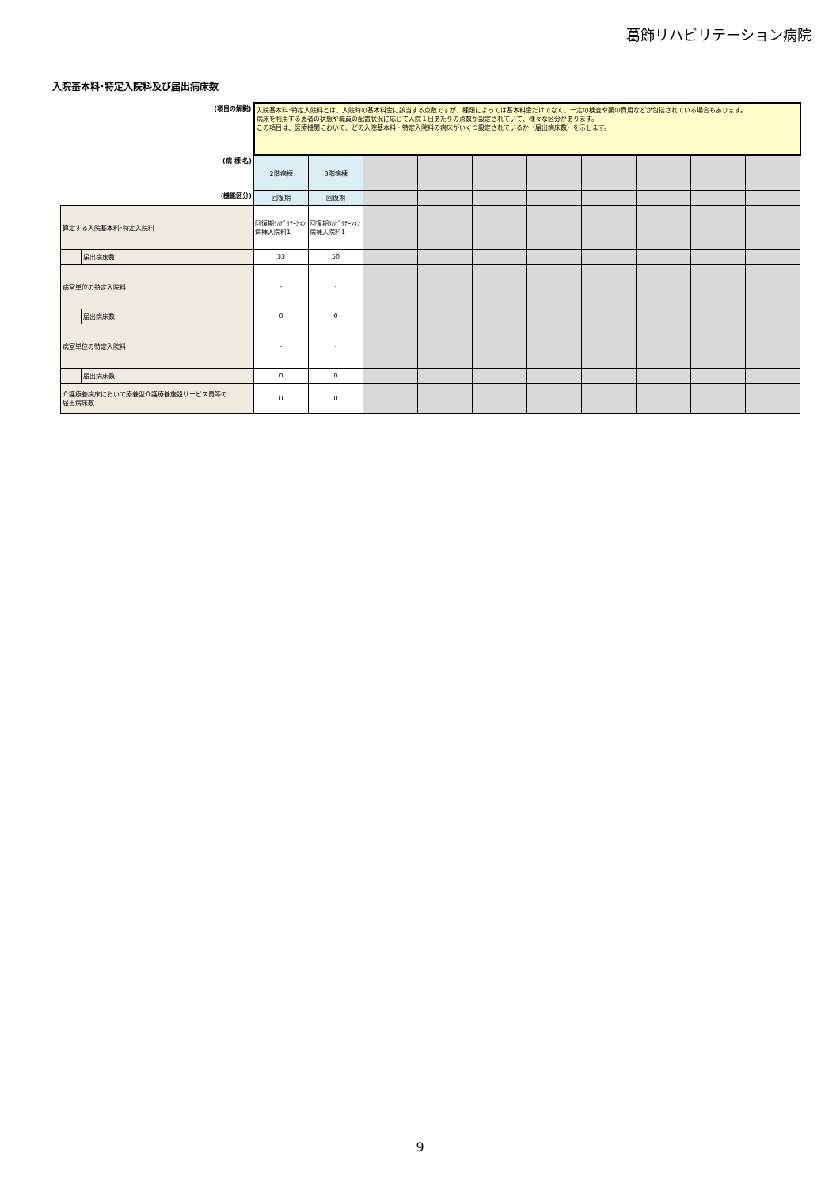葛飾リハビリテーション病院
入院基本料･特定入院料及び届出病床数
| (項目の解説) | | 入院基本料･特定入院料とは、入院時の基本料金に該当する点数ですが、種類によっては基本料金だけでなく、一定の検査や薬の費用などが包括されている場合もあります。 病床を利用する患者の状態や職員の配置状況に応じて入院１日あたりの点数が設定されていて、様々な区分があります。 この項目は、医療機関において、どの入院基本料・特定入院料の病床がいくつ設定されているか（届出病床数）を示します。 | | | | | | | | | |
| (病 棟 名) | | 2階病棟 | 3階病棟 | | | | | | | | |
| (機能区分) | | 回復期 | 回復期 | | | | | | | | |
| 算定する入院基本料･特定入院料 | | 回復期ﾘﾊﾋﾞﾘﾃｰｼｮﾝ病棟入院料1 | 回復期ﾘﾊﾋﾞﾘﾃｰｼｮﾝ病棟入院料1 | | | | | | | | |
| | 届出病床数 | 33 | 50 | | | | | | | | |
| 病室単位の特定入院料 | | - | - | | | | | | | | |
| | 届出病床数 | 0 | 0 | | | | | | | | |
| 病室単位の特定入院料 | | - | - | | | | | | | | |
| | 届出病床数 | 0 | 0 | | | | | | | | |
| 介護療養病床において療養型介護療養施設サービス費等の 届出病床数 | | 0 | 0 | | | | | | | | |
9